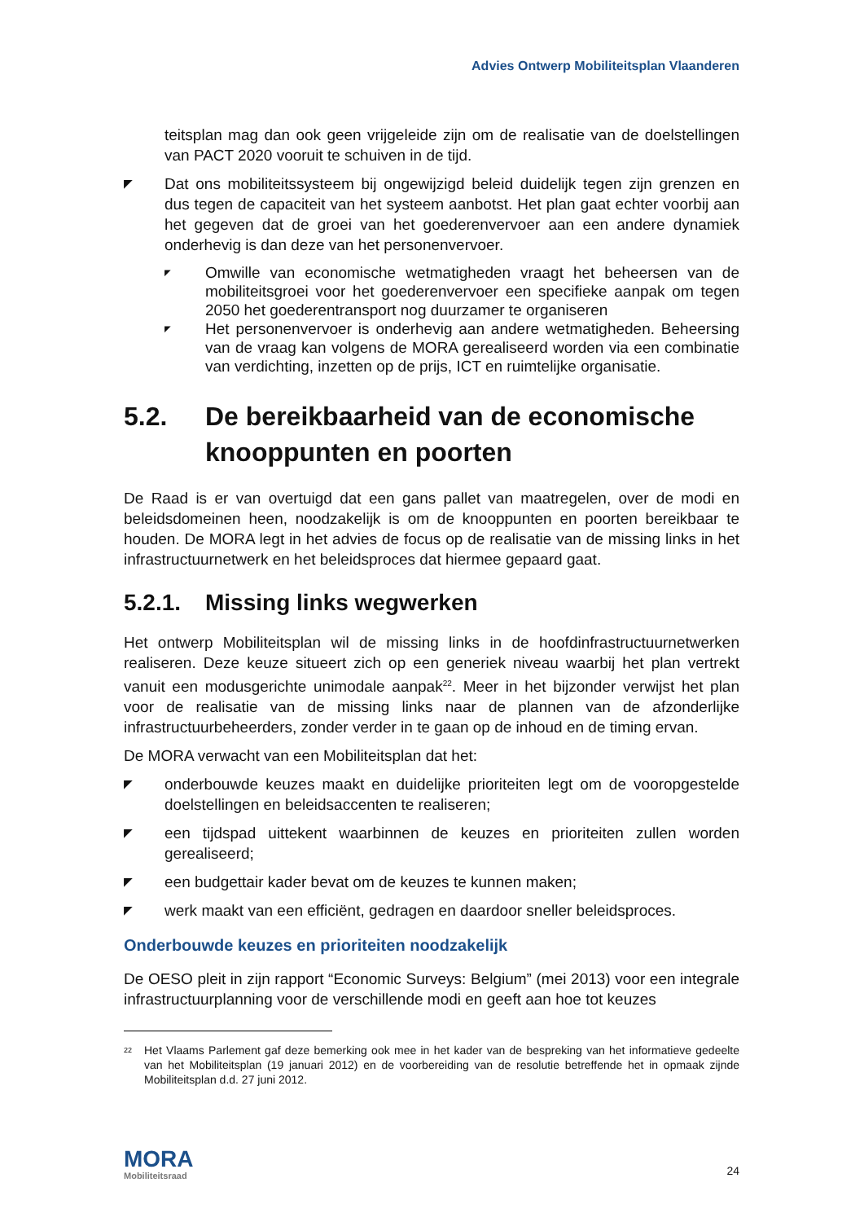Advies Ontwerp Mobiliteitsplan Vlaanderen
teitsplan mag dan ook geen vrijgeleide zijn om de realisatie van de doelstellingen van PACT 2020 vooruit te schuiven in de tijd.
◤ Dat ons mobiliteitssysteem bij ongewijzigd beleid duidelijk tegen zijn grenzen en dus tegen de capaciteit van het systeem aanbotst. Het plan gaat echter voorbij aan het gegeven dat de groei van het goederenvervoer aan een andere dynamiek onderhevig is dan deze van het personenvervoer.
◤ Omwille van economische wetmatigheden vraagt het beheersen van de mobiliteitsgroei voor het goederenvervoer een specifieke aanpak om tegen 2050 het goederentransport nog duurzamer te organiseren
◤ Het personenvervoer is onderhevig aan andere wetmatigheden. Beheersing van de vraag kan volgens de MORA gerealiseerd worden via een combinatie van verdichting, inzetten op de prijs, ICT en ruimtelijke organisatie.
5.2. De bereikbaarheid van de economische knooppunten en poorten
De Raad is er van overtuigd dat een gans pallet van maatregelen, over de modi en beleidsdomeinen heen, noodzakelijk is om de knooppunten en poorten bereikbaar te houden. De MORA legt in het advies de focus op de realisatie van de missing links in het infrastructuurnetwerk en het beleidsproces dat hiermee gepaard gaat.
5.2.1. Missing links wegwerken
Het ontwerp Mobiliteitsplan wil de missing links in de hoofdinfrastructuurnetwerken realiseren. Deze keuze situeert zich op een generiek niveau waarbij het plan vertrekt vanuit een modusgerichte unimodale aanpak<sup>22</sup>. Meer in het bijzonder verwijst het plan voor de realisatie van de missing links naar de plannen van de afzonderlijke infrastructuurbeheerders, zonder verder in te gaan op de inhoud en de timing ervan.
De MORA verwacht van een Mobiliteitsplan dat het:
◤ onderbouwde keuzes maakt en duidelijke prioriteiten legt om de vooropgestelde doelstellingen en beleidsaccenten te realiseren;
◤ een tijdspad uittekent waarbinnen de keuzes en prioriteiten zullen worden gerealiseerd;
◤ een budgettair kader bevat om de keuzes te kunnen maken;
◤ werk maakt van een efficiënt, gedragen en daardoor sneller beleidsproces.
Onderbouwde keuzes en prioriteiten noodzakelijk
De OESO pleit in zijn rapport “Economic Surveys: Belgium” (mei 2013) voor een integrale infrastructuurplanning voor de verschillende modi en geeft aan hoe tot keuzes
<sup>22</sup> Het Vlaams Parlement gaf deze bemerking ook mee in het kader van de bespreking van het informatieve gedeelte van het Mobiliteitsplan (19 januari 2012) en de voorbereiding van de resolutie betreffende het in opmaak zijnde Mobiliteitsplan d.d. 27 juni 2012.
MORA
Mobiliteitsraad
24